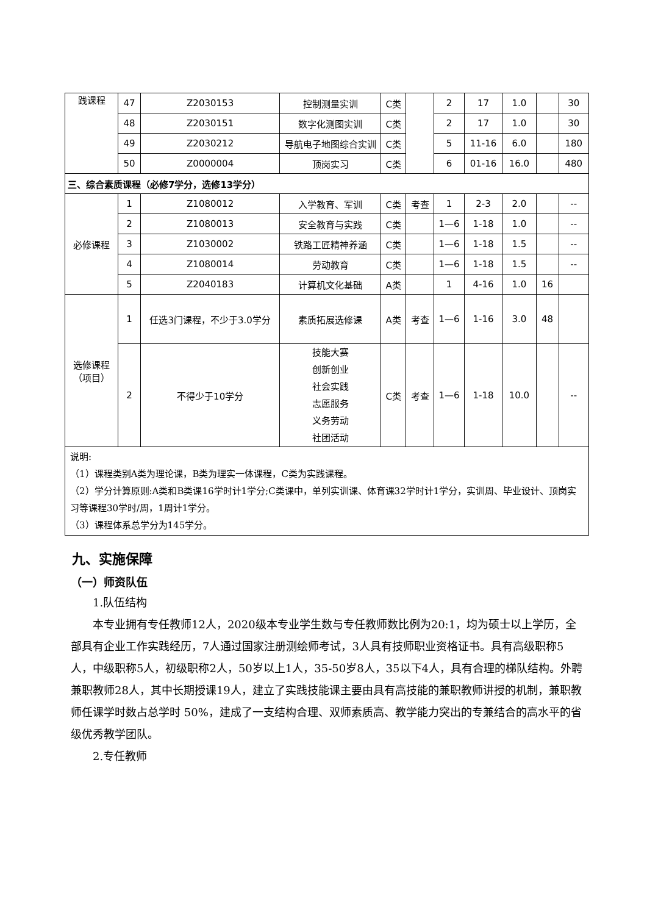| 践课程 | 47 | Z2030153 | 控制测量实训 | C类 | | 2 | 17 | 1.0 | | 30 |
| | 48 | Z2030151 | 数字化测图实训 | C类 | | 2 | 17 | 1.0 | | 30 |
| | 49 | Z2030212 | 导航电子地图综合实训 | C类 | | 5 | 11-16 | 6.0 | | 180 |
| | 50 | Z0000004 | 顶岗实习 | C类 | | 6 | 01-16 | 16.0 | | 480 |
| 三、综合素质课程（必修7学分，选修13学分） | | | | | | | | | | |
| 必修课程 | 1 | Z1080012 | 入学教育、军训 | C类 | 考查 | 1 | 2-3 | 2.0 | | -- |
| | 2 | Z1080013 | 安全教育与实践 | C类 | | 1—6 | 1-18 | 1.0 | | -- |
| | 3 | Z1030002 | 铁路工匠精神养涵 | C类 | | 1—6 | 1-18 | 1.5 | | -- |
| | 4 | Z1080014 | 劳动教育 | C类 | | 1—6 | 1-18 | 1.5 | | -- |
| | 5 | Z2040183 | 计算机文化基础 | A类 | | 1 | 4-16 | 1.0 | 16 | |
| 选修课程（项目） | 1 | 任选3门课程，不少于3.0学分 | 素质拓展选修课 | A类 | 考查 | 1—6 | 1-16 | 3.0 | 48 | |
| | 2 | 不得少于10学分 | 技能大赛 创新创业 社会实践 志愿服务 义务劳动 社团活动 | C类 | 考查 | 1—6 | 1-18 | 10.0 | | -- |
| 说明: （1）课程类别A类为理论课，B类为理实一体课程，C类为实践课程。 （2）学分计算原则:A类和B类课16学时计1学分;C类课中，单列实训课、体育课32学时计1学分，实训周、毕业设计、顶岗实习等课程30学时/周，1周计1学分。 （3）课程体系总学分为145学分。 | | | | | | | | | | |
九、实施保障
（一）师资队伍
1.队伍结构
本专业拥有专任教师12人，2020级本专业学生数与专任教师数比例为20:1，均为硕士以上学历，全部具有企业工作实践经历，7人通过国家注册测绘师考试，3人具有技师职业资格证书。具有高级职称5人，中级职称5人，初级职称2人，50岁以上1人，35-50岁8人，35以下4人，具有合理的梯队结构。外聘兼职教师28人，其中长期授课19人，建立了实践技能课主要由具有高技能的兼职教师讲授的机制，兼职教师任课学时数占总学时 50%，建成了一支结构合理、双师素质高、教学能力突出的专兼结合的高水平的省级优秀教学团队。
2.专任教师